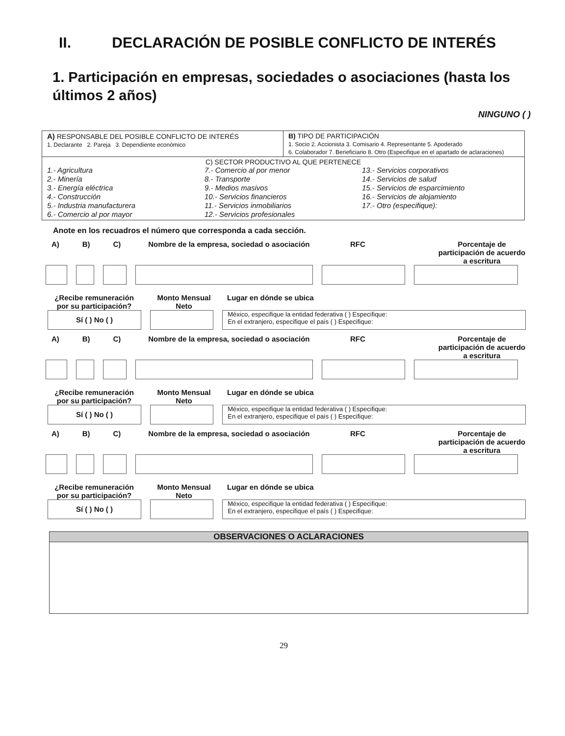II. DECLARACIÓN DE POSIBLE CONFLICTO DE INTERÉS
1. Participación en empresas, sociedades o asociaciones (hasta los últimos 2 años)
NINGUNO ( )
| A) RESPONSABLE DEL POSIBLE CONFLICTO DE INTERÉS 1. Declarante 2. Pareja 3. Dependiente económico | B) TIPO DE PARTICIPACIÓN 1. Socio 2. Accionista 3. Comisario 4. Representante 5. Apoderado 6. Colaborador 7. Beneficiario 8. Otro (Especifique en el apartado de aclaraciones) |
| C) SECTOR PRODUCTIVO AL QUE PERTENECE 1.- Agricultura 2.- Minería 3.- Energía eléctrica 4.- Construcción 5.- Industria manufacturera 6.- Comercio al por mayor 7.- Comercio al por menor 8.- Transporte 9.- Medios masivos 10.- Servicios financieros 11.- Servicios inmobiliarios 12.- Servicios profesionales 13.- Servicios corporativos 14.- Servicios de salud 15.- Servicios de esparcimiento 16.- Servicios de alojamiento 17.- Otro (especifique): | |
Anote en los recuadros el número que corresponda a cada sección.
A) B) C) Nombre de la empresa, sociedad o asociación RFC Porcentaje de participación de acuerdo a escritura
¿Recibe remuneración por su participación? Monto Mensual Neto Lugar en dónde se ubica
Sí ( ) No ( )
México, especifique la entidad federativa ( ) Especifique:
En el extranjero, especifique el país ( ) Especifique:
A) B) C) Nombre de la empresa, sociedad o asociación RFC Porcentaje de participación de acuerdo a escritura
¿Recibe remuneración por su participación? Monto Mensual Neto Lugar en dónde se ubica
Sí ( ) No ( )
México, especifique la entidad federativa ( ) Especifique:
En el extranjero, especifique el país ( ) Especifique:
A) B) C) Nombre de la empresa, sociedad o asociación RFC Porcentaje de participación de acuerdo a escritura
¿Recibe remuneración por su participación? Monto Mensual Neto Lugar en dónde se ubica
Sí ( ) No ( )
México, especifique la entidad federativa ( ) Especifique:
En el extranjero, especifique el país ( ) Especifique:
OBSERVACIONES O ACLARACIONES
29